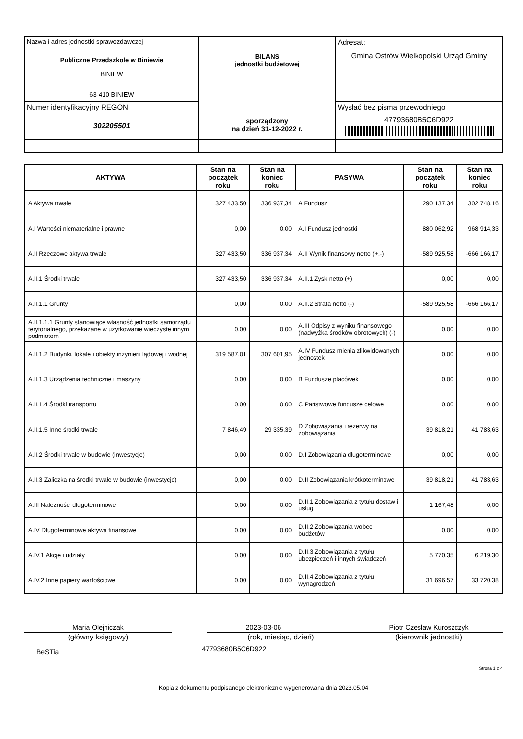| Nazwa i adres jednostki sprawozdawczej Publiczne Przedszkole w Biniewie BINIEW 63-410 BINIEW | BILANS jednostki budżetowej sporządzony na dzień 31-12-2022 r. | Adresat: Gmina Ostrów Wielkopolski Urząd Gminy |
| Numer identyfikacyjny REGON 302205501 | | Wysłać bez pisma przewodniego 47793680B5C6D922 |
| AKTYWA | Stan na początek roku | Stan na koniec roku | PASYWA | Stan na początek roku | Stan na koniec roku |
| --- | --- | --- | --- | --- | --- |
| A Aktywa trwałe | 327 433,50 | 336 937,34 | A Fundusz | 290 137,34 | 302 748,16 |
| A.I Wartości niematerialne i prawne | 0,00 | 0,00 | A.I Fundusz jednostki | 880 062,92 | 968 914,33 |
| A.II Rzeczowe aktywa trwałe | 327 433,50 | 336 937,34 | A.II Wynik finansowy netto (+,-) | -589 925,58 | -666 166,17 |
| A.II.1 Środki trwałe | 327 433,50 | 336 937,34 | A.II.1 Zysk netto (+) | 0,00 | 0,00 |
| A.II.1.1 Grunty | 0,00 | 0,00 | A.II.2 Strata netto (-) | -589 925,58 | -666 166,17 |
| A.II.1.1.1 Grunty stanowiące własność jednostki samorządu terytorialnego, przekazane w użytkowanie wieczyste innym podmiotom | 0,00 | 0,00 | A.III Odpisy z wyniku finansowego (nadwyżka środków obrotowych) (-) | 0,00 | 0,00 |
| A.II.1.2 Budynki, lokale i obiekty inżynierii lądowej i wodnej | 319 587,01 | 307 601,95 | A.IV Fundusz mienia zlikwidowanych jednostek | 0,00 | 0,00 |
| A.II.1.3 Urządzenia techniczne i maszyny | 0,00 | 0,00 | B Fundusze placówek | 0,00 | 0,00 |
| A.II.1.4 Środki transportu | 0,00 | 0,00 | C Państwowe fundusze celowe | 0,00 | 0,00 |
| A.II.1.5 Inne środki trwałe | 7 846,49 | 29 335,39 | D Zobowiązania i rezerwy na zobowiązania | 39 818,21 | 41 783,63 |
| A.II.2 Środki trwałe w budowie (inwestycje) | 0,00 | 0,00 | D.I Zobowiązania długoterminowe | 0,00 | 0,00 |
| A.II.3 Zaliczka na środki trwałe w budowie (inwestycje) | 0,00 | 0,00 | D.II Zobowiązania krótkoterminowe | 39 818,21 | 41 783,63 |
| A.III Należności długoterminowe | 0,00 | 0,00 | D.II.1 Zobowiązania z tytułu dostaw i usług | 1 167,48 | 0,00 |
| A.IV Długoterminowe aktywa finansowe | 0,00 | 0,00 | D.II.2 Zobowiązania wobec budżetów | 0,00 | 0,00 |
| A.IV.1 Akcje i udziały | 0,00 | 0,00 | D.II.3 Zobowiązania z tytułu ubezpieczeń i innych świadczeń | 5 770,35 | 6 219,30 |
| A.IV.2 Inne papiery wartościowe | 0,00 | 0,00 | D.II.4 Zobowiązania z tytułu wynagrodzeń | 31 696,57 | 33 720,38 |
Maria Olejniczak
(główny księgowy)
2023-03-06
(rok, miesiąc, dzień)
Piotr Czesław Kuroszczyk
(kierownik jednostki)
BeSTia 47793680B5C6D922
Strona 1 z 4
Kopia z dokumentu podpisanego elektronicznie wygenerowana dnia 2023.05.04